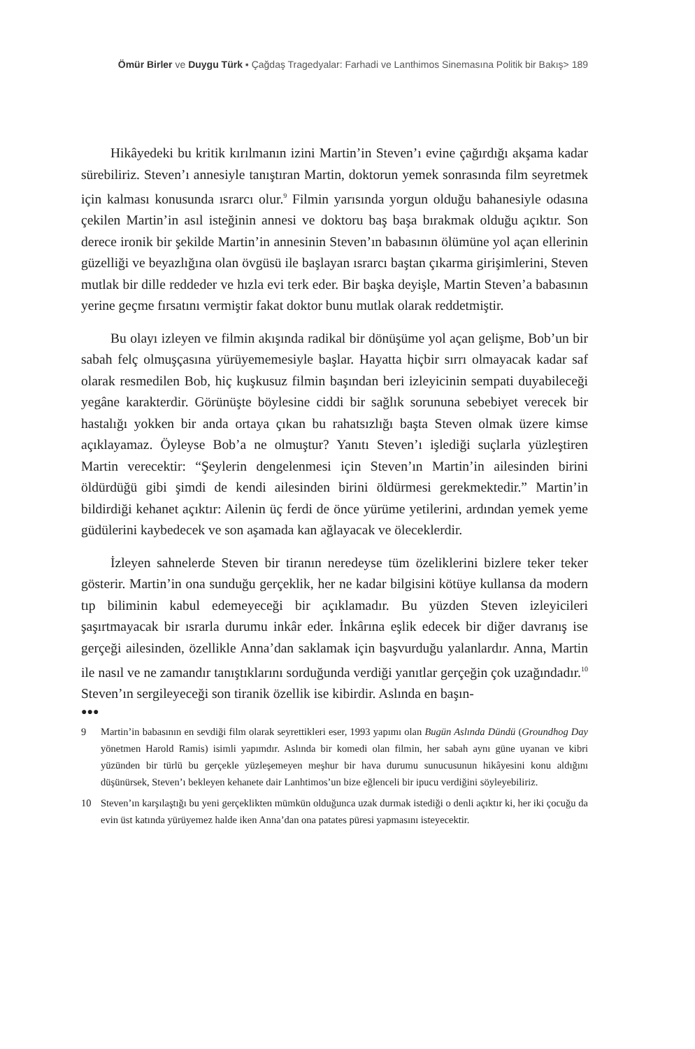Ömür Birler ve Duygu Türk ▪ Çağdaş Tragedyalar: Farhadi ve Lanthimos Sinemasına Politik bir Bakış> 189
Hikâyedeki bu kritik kırılmanın izini Martin’in Steven’ı evine çağırdığı akşama kadar sürebiliriz. Steven’ı annesiyle tanıştıran Martin, doktorun yemek sonrasında film seyretmek için kalması konusunda ısrarcı olur.<sup>9</sup> Filmin yarısında yorgun olduğu bahanesiyle odasına çekilen Martin’in asıl isteğinin annesi ve doktoru baş başa bırakmak olduğu açıktır. Son derece ironik bir şekilde Martin’in annesinin Steven’ın babasının ölümüne yol açan ellerinin güzelliği ve beyazlığına olan övgüsü ile başlayan ısrarcı baştan çıkarma girişimlerini, Steven mutlak bir dille reddeder ve hızla evi terk eder. Bir başka deyişle, Martin Steven’a babasının yerine geçme fırsatını vermiştir fakat doktor bunu mutlak olarak reddetmiştir.
Bu olayı izleyen ve filmin akışında radikal bir dönüşüme yol açan gelişme, Bob’un bir sabah felç olmuşçasına yürüyememesiyle başlar. Hayatta hiçbir sırrı olmayacak kadar saf olarak resmedilen Bob, hiç kuşkusuz filmin başından beri izleyicinin sempati duyabileceği yegâne karakterdir. Görünüşte böylesine ciddi bir sağlık sorununa sebebiyet verecek bir hastalığı yokken bir anda ortaya çıkan bu rahatsızlığı başta Steven olmak üzere kimse açıklayamaz. Öyleyse Bob’a ne olmuştur? Yanıtı Steven’ı işlediği suçlarla yüzleştiren Martin verecektir: “Şeylerin dengelenmesi için Steven’ın Martin’in ailesinden birini öldürdüğü gibi şimdi de kendi ailesinden birini öldürmesi gerekmektedir.” Martin’in bildirdiği kehanet açıktır: Ailenin üç ferdi de önce yürüme yetilerini, ardından yemek yeme güdülerini kaybedecek ve son aşamada kan ağlayacak ve öleceklerdir.
İzleyen sahnelerde Steven bir tiranın neredeyse tüm özeliklerini bizlere teker teker gösterir. Martin’in ona sunduğu gerçeklik, her ne kadar bilgisini kötüye kullansa da modern tıp biliminin kabul edemeyeceği bir açıklamadır. Bu yüzden Steven izleyicileri şaşırtmayacak bir ısrarla durumu inkâr eder. İnkârına eşlik edecek bir diğer davranış ise gerçeği ailesinden, özellikle Anna’dan saklamak için başvurduğu yalanlardır. Anna, Martin ile nasıl ve ne zamandır tanıştıklarını sorduğunda verdiği yanıtlar gerçeğin çok uzağındadır.<sup>10</sup> Steven’ın sergileyeceği son tiranik özellik ise kibirdir. Aslında en başın-
●●●
9 Martin’in babasının en sevdiği film olarak seyrettikleri eser, 1993 yapımı olan Bugün Aslında Dündü (Groundhog Day yönetmen Harold Ramis) isimli yapımdır. Aslında bir komedi olan filmin, her sabah aynı güne uyanan ve kibri yüzünden bir türlü bu gerçekle yüzleşemeyen meşhur bir hava durumu sunucusunun hikâyesini konu aldığını düşünürsek, Steven’ı bekleyen kehanete dair Lanhtimos’un bize eğlenceli bir ipucu verdiğini söyleyebiliriz.
10 Steven’ın karşılaştığı bu yeni gerçeklikten mümkün olduğunca uzak durmak istediği o denli açıktır ki, her iki çocuğu da evin üst katında yürüyemez halde iken Anna’dan ona patates püresi yapmasını isteyecektir.